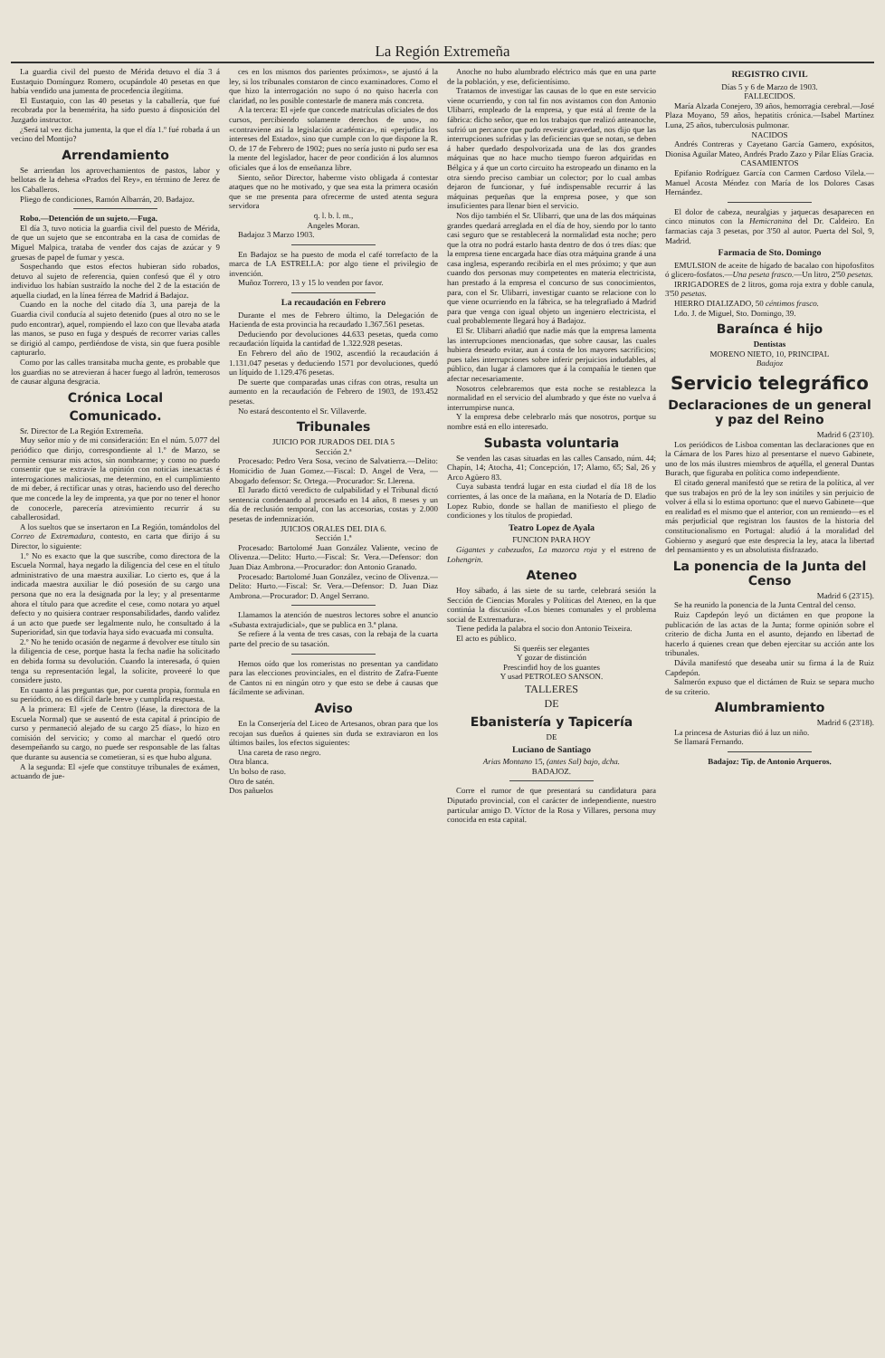La Región Extremeña
La guardia civil del puesto de Mérida detuvo el día 3 á Eustaquio Domínguez Romero, ocupándole 40 pesetas en que había vendido una jumenta de procedencia ilegítima.
El Eustaquio, con las 40 pesetas y la caballería, que fué recobrada por la benemérita, ha sido puesto á disposición del Juzgado instructor.
¿Será tal vez dicha jumenta, la que el día 1.º fué robada á un vecino del Montijo?
Arrendamiento
Se arriendan los aprovechamientos de pastos, labor y bellotas de la dehesa «Prados del Rey», en término de Jerez de los Caballeros.
Pliego de condiciones, Ramón Albarrán, 20. Badajoz.
Robo.—Detención de un sujeto.—Fuga.
El día 3, tuvo noticia la guardia civil del puesto de Mérida, de que un sujeto que se encontraba en la casa de comidas de Miguel Malpica, trataba de vender dos cajas de azúcar y 9 gruesas de papel de fumar y yesca.
Sospechando que estos efectos hubieran sido robados, detuvo al sujeto de referencia, quien confesó que él y otro individuo los habían sustraído la noche del 2 de la estación de aquella ciudad, en la línea férrea de Madrid á Badajoz.
Cuando en la noche del citado día 3, una pareja de la Guardia civil conducía al sujeto detenido (pues al otro no se le pudo encontrar), aquel, rompiendo el lazo con que llevaba atada las manos, se puso en fuga y después de recorrer varias calles se dirigió al campo, perdiéndose de vista, sin que fuera posible capturarlo.
Como por las calles transitaba mucha gente, es probable que los guardias no se atrevieran á hacer fuego al ladrón, temerosos de causar alguna desgracia.
Crónica Local
Comunicado.
Sr. Director de La Región Extremeña.
Muy señor mío y de mi consideración: En el núm. 5.077 del periódico que dirijo, correspondiente al 1.º de Marzo, se permite censurar mis actos, sin nombrarme; y como no puedo consentir que se extravíe la opinión con noticias inexactas é interrogaciones maliciosas, me determino, en el cumplimiento de mi deber, á rectificar unas y otras, haciendo uso del derecho que me concede la ley de imprenta, ya que por no tener el honor de conocerle, parecería atrevimiento recurrir á su caballerosidad.
A los sueltos que se insertaron en La Región, tomándolos del Correo de Extremadura, contesto, en carta que dirijo á su Director, lo siguiente:
1.º No es exacto que la que suscribe, como directora de la Escuela Normal, haya negado la diligencia del cese en el título administrativo de una maestra auxiliar. Lo cierto es, que á la indicada maestra auxiliar le dió posesión de su cargo una persona que no era la designada por la ley; y al presentarme ahora el título para que acredite el cese, como notara yo aquel defecto y no quisiera contraer responsabilidades, dando validez á un acto que puede ser legalmente nulo, he consultado á la Superioridad, sin que todavía haya sido evacuada mi consulta.
2.º No he tenido ocasión de negarme á devolver ese título sin la diligencia de cese, porque hasta la fecha nadie ha solicitado en debida forma su devolución. Cuando la interesada, ó quien tenga su representación legal, la solicite, proveeré lo que considere justo.
En cuanto á las preguntas que, por cuenta propia, formula en su periódico, no es difícil darle breve y cumplida respuesta.
A la primera: El «jefe de Centro (léase, la directora de la Escuela Normal) que se ausentó de esta capital á principio de curso y permaneció alejado de su cargo 25 días», lo hizo en comisión del servicio; y como al marchar el quedó otro desempeñando su cargo, no puede ser responsable de las faltas que durante su ausencia se cometieran, si es que hubo alguna.
A la segunda: El «jefe que constituye tribunales de exámen, actuando de jue-
ces en los mismos dos parientes próximos», se ajustó á la ley, si los tribunales constaron de cinco examinadores. Como el que hizo la interrogación no supo ó no quiso hacerla con claridad, no les posible contestarle de manera más concreta.
A la tercera: El «jefe que concede matrículas oficiales de dos cursos, percibiendo solamente derechos de uno», no «contraviene así la legislación académica», ni «perjudica los intereses del Estado», sino que cumple con lo que dispone la R. O. de 17 de Febrero de 1902; pues no sería justo ni pudo ser esa la mente del legislador, hacer de peor condición á los alumnos oficiales que á los de enseñanza libre.
Siento, señor Director, haberme visto obligada á contestar ataques que no he motivado, y que sea esta la primera ocasión que se me presenta para ofrecerme de usted atenta segura servidora
q. l. b. l. m.,
Angeles Moran.
Badajoz 3 Marzo 1903.
En Badajoz se ha puesto de moda el café torrefacto de la marca de LA ESTRELLA: por algo tiene el privilegio de invención.
Muñoz Torrero, 13 y 15 lo venden por favor.
La recaudación en Febrero
Durante el mes de Febrero último, la Delegación de Hacienda de esta provincia ha recaudado 1.367.561 pesetas.
Deduciendo por devoluciones 44.633 pesetas, queda como recaudación líquida la cantidad de 1.322.928 pesetas.
En Febrero del año de 1902, ascendió la recaudación á 1.131.047 pesetas y deduciendo 1571 por devoluciones, quedó un líquido de 1.129.476 pesetas.
De suerte que comparadas unas cifras con otras, resulta un aumento en la recaudación de Febrero de 1903, de 193.452 pesetas.
No estará descontento el Sr. Villaverde.
Tribunales
JUICIO POR JURADOS DEL DIA 5
Sección 2.ª
Procesado: Pedro Vera Sosa, vecino de Salvatierra.—Delito: Homicidio de Juan Gomez.—Fiscal: D. Angel de Vera, —Abogado defensor: Sr. Ortega.—Procurador: Sr. Llerena.
El Jurado dictó veredicto de culpabilidad y el Tribunal dictó sentencia condenando al procesado en 14 años, 8 meses y un día de reclusión temporal, con las accesorias, costas y 2.000 pesetas de indemnización.
JUICIOS ORALES DEL DIA 6.
Sección 1.ª
Procesado: Bartolomé Juan González Valiente, vecino de Olivenza.—Delito: Hurto.—Fiscal: Sr. Vera.—Defensor: don Juan Diaz Ambrona.—Procurador: don Antonio Granado.
Procesado: Bartolomé Juan González, vecino de Olivenza.—Delito: Hurto.—Fiscal: Sr. Vera.—Defensor: D. Juan Diaz Ambrona.—Procurador: D. Angel Serrano.
Llamamos la atención de nuestros lectores sobre el anuncio «Subasta extrajudicial», que se publica en 3.ª plana.
Se refiere á la venta de tres casas, con la rebaja de la cuarta parte del precio de su tasación.
Hemos oído que los romeristas no presentan ya candidato para las elecciones provinciales, en el distrito de Zafra-Fuente de Cantos ni en ningún otro y que esto se debe á causas que fácilmente se adivinan.
Aviso
En la Conserjería del Liceo de Artesanos, obran para que los recojan sus dueños á quienes sin duda se extraviaron en los últimos bailes, los efectos siguientes:
Una careta de raso negro.
Otra blanca.
Un bolso de raso.
Otro de satén.
Dos pañuelos
Anoche no hubo alumbrado eléctrico más que en una parte de la población, y ese, deficientísimo.
Tratamos de investigar las causas de lo que en este servicio viene ocurriendo, y con tal fin nos avistamos con don Antonio Ulibarri, empleado de la empresa, y que está al frente de la fábrica: dicho señor, que en los trabajos que realizó anteanoche, sufrió un percance que pudo revestir gravedad, nos dijo que las interrupciones sufridas y las deficiencias que se notan, se deben á haber quedado despolvorizada una de las dos grandes máquinas que no hace mucho tiempo fueron adquiridas en Bélgica y á que un corto circuito ha estropeado un dinamo en la otra siendo preciso cambiar un colector; por lo cual ambas dejaron de funcionar, y fué indispensable recurrir á las máquinas pequeñas que la empresa posee, y que son insuficientes para llenar bien el servicio.
Nos dijo también el Sr. Ulibarri, que una de las dos máquinas grandes quedará arreglada en el día de hoy, siendo por lo tanto casi seguro que se restablecerá la normalidad esta noche; pero que la otra no podrá estarlo hasta dentro de dos ó tres días: que la empresa tiene encargada hace días otra máquina grande á una casa inglesa, esperando recibirla en el mes próximo; y que aun cuando dos personas muy competentes en materia electricista, han prestado á la empresa el concurso de sus conocimientos, para, con el Sr. Ulibarri, investigar cuanto se relacione con lo que viene ocurriendo en la fábrica, se ha telegrafiado á Madrid para que venga con igual objeto un ingeniero electricista, el cual probablemente llegará hoy á Badajoz.
El Sr. Ulibarri añadió que nadie más que la empresa lamenta las interrupciones mencionadas, que sobre causar, las cuales hubiera deseado evitar, aun á costa de los mayores sacrificios; pues tales interrupciones sobre inferir perjuicios indudables, al público, dan lugar á clamores que á la compañía le tienen que afectar necesariamente.
Nosotros celebraremos que esta noche se restablezca la normalidad en el servicio del alumbrado y que éste no vuelva á interrumpirse nunca.
Y la empresa debe celebrarlo más que nosotros, porque su nombre está en ello interesado.
Subasta voluntaria
Se venden las casas situadas en las calles Cansado, núm. 44; Chapín, 14; Atocha, 41; Concepción, 17; Alamo, 65; Sal, 26 y Arco Agüero 83.
Cuya subasta tendrá lugar en esta ciudad el día 18 de los corrientes, á las once de la mañana, en la Notaría de D. Eladio Lopez Rubio, donde se hallan de manifiesto el pliego de condiciones y los títulos de propiedad.
Teatro Lopez de Ayala
FUNCION PARA HOY
Gigantes y cabezudos, La mazorca roja y el estreno de Lohengrin.
Ateneo
Hoy sábado, á las siete de su tarde, celebrará sesión la Sección de Ciencias Morales y Políticas del Ateneo, en la que continúa la discusión «Los bienes comunales y el problema social de Extremadura».
Tiene pedida la palabra el socio don Antonio Teixeira.
El acto es público.
Si queréis ser elegantes
Y gozar de distinción
Prescindid hoy de los guantes
Y usad PETROLEO SANSON.
TALLERES
DE
Ebanistería y Tapicería
DE
Luciano de Santiago
Arias Montano 15, (antes Sal) bajo, dcha.
BADAJOZ.
Corre el rumor de que presentará su candidatura para Diputado provincial, con el carácter de independiente, nuestro particular amigo D. Víctor de la Rosa y Villares, persona muy conocida en esta capital.
REGISTRO CIVIL
Días 5 y 6 de Marzo de 1903.
FALLECIDOS.
María Alzada Conejero, 39 años, hemorragia cerebral.—José Plaza Moyano, 59 años, hepatitis crónica.—Isabel Martínez Luna, 25 años, tuberculosis pulmonar.
NACIDOS
Andrés Contreras y Cayetano García Gamero, expósitos, Dionisa Aguilar Mateo, Andrés Prado Zazo y Pilar Elías Gracia.
CASAMIENTOS
Epifanio Rodríguez García con Carmen Cardoso Vilela.—Manuel Acosta Méndez con María de los Dolores Casas Hernández.
El dolor de cabeza, neuralgias y jaquecas desaparecen en cinco minutos con la Hemicranina del Dr. Caldeiro. En farmacias caja 3 pesetas, por 3'50 al autor. Puerta del Sol, 9, Madrid.
Farmacia de Sto. Domingo
EMULSION de aceite de hígado de bacalao con hipofosfitos ó glicero-fosfatos.—Una peseta frasco.—Un litro, 2'50 pesetas.
IRRIGADORES de 2 litros, goma roja extra y doble canula, 3'50 pesetas.
HIERRO DIALIZADO, 50 céntimos frasco.
Ldo. J. de Miguel, Sto. Domingo, 39.
Baraínca é hijo
Dentistas
MORENO NIETO, 10, PRINCIPAL
Badajoz
Servicio telegráfico
Declaraciones de un general y paz del Reino
Madrid 6 (23'10).
Los periódicos de Lisboa comentan las declaraciones que en la Cámara de los Pares hizo al presentarse el nuevo Gabinete, uno de los más ilustres miembros de aquélla, el general Duntas Burach, que figuraba en política como independiente.
El citado general manifestó que se retira de la política, al ver que sus trabajos en pró de la ley son inútiles y sin perjuicio de volver á ella si lo estima oportuno: que el nuevo Gabinete—que en realidad es el mismo que el anterior, con un remiendo—es el más perjudicial que registran los faustos de la historia del constitucionalismo en Portugal: aludió á la moralidad del Gobierno y aseguró que este desprecia la ley, ataca la libertad del pensamiento y es un absolutista disfrazado.
La ponencia de la Junta del Censo
Madrid 6 (23'15).
Se ha reunido la ponencia de la Junta Central del censo.
Ruiz Capdepón leyó un dictámen en que propone la publicación de las actas de la Junta; forme opinión sobre el criterio de dicha Junta en el asunto, dejando en libertad de hacerlo á quienes crean que deben ejercitar su acción ante los tribunales.
Dávila manifestó que deseaba unir su firma á la de Ruiz Capdepón.
Salmerón expuso que el dictámen de Ruiz se separa mucho de su criterio.
Alumbramiento
Madrid 6 (23'18).
La princesa de Asturias dió á luz un niño.
Se llamará Fernando.
Badajoz: Tip. de Antonio Arqueros.